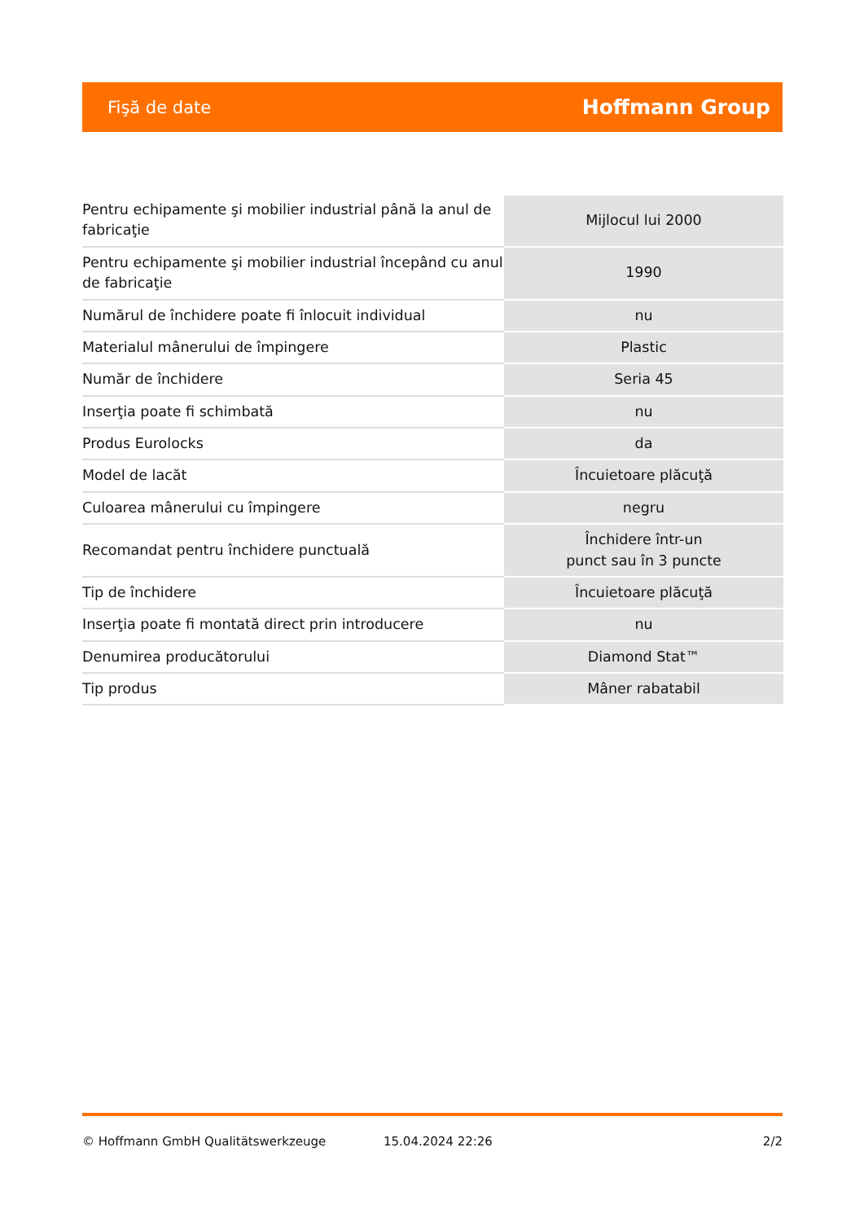Fişă de date Hoffmann Group
| Pentru echipamente şi mobilier industrial până la anul de fabricaţie | Mijlocul lui 2000 |
| Pentru echipamente şi mobilier industrial începând cu anul de fabricaţie | 1990 |
| Numărul de închidere poate fi înlocuit individual | nu |
| Materialul mânerului de împingere | Plastic |
| Număr de închidere | Seria 45 |
| Inserţia poate fi schimbată | nu |
| Produs Eurolocks | da |
| Model de lacăt | Încuietoare plăcuţă |
| Culoarea mânerului cu împingere | negru |
| Recomandat pentru închidere punctuală | Închidere într-un punct sau în 3 puncte |
| Tip de închidere | Încuietoare plăcuţă |
| Inserţia poate fi montată direct prin introducere | nu |
| Denumirea producătorului | Diamond Stat™ |
| Tip produs | Mâner rabatabil |
© Hoffmann GmbH Qualitätswerkzeuge 15.04.2024 22:26 2/2